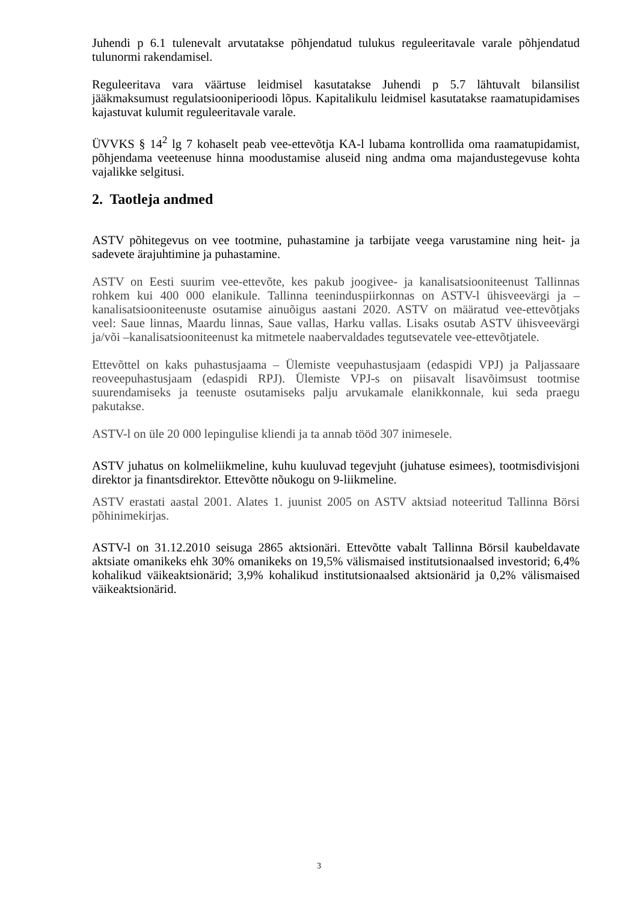Juhendi p 6.1 tulenevalt arvutatakse põhjendatud tulukus reguleeritavale varale põhjendatud tulunormi rakendamisel.
Reguleeritava vara väärtuse leidmisel kasutatakse Juhendi p 5.7 lähtuvalt bilansilist jääkmaksumust regulatsiooniperioodi lõpus. Kapitalikulu leidmisel kasutatakse raamatupidamises kajastuvat kulumit reguleeritavale varale.
ÜVVKS § 14<sup>2</sup> lg 7 kohaselt peab vee-ettevõtja KA-l lubama kontrollida oma raamatupidamist, põhjendama veeteenuse hinna moodustamise aluseid ning andma oma majandustegevuse kohta vajalikke selgitusi.
2. Taotleja andmed
ASTV põhitegevus on vee tootmine, puhastamine ja tarbijate veega varustamine ning heit- ja sadevete ärajuhtimine ja puhastamine.
ASTV on Eesti suurim vee-ettevõte, kes pakub joogivee- ja kanalisatsiooniteenust Tallinnas rohkem kui 400 000 elanikule. Tallinna teeninduspiirkonnas on ASTV-l ühisveevärgi ja –kanalisatsiooniteenuste osutamise ainuõigus aastani 2020. ASTV on määratud vee-ettevõtjaks veel: Saue linnas, Maardu linnas, Saue vallas, Harku vallas. Lisaks osutab ASTV ühisveevärgi ja/või –kanalisatsiooniteenust ka mitmetele naabervaldades tegutsevatele vee-ettevõtjatele.
Ettevõttel on kaks puhastusjaama – Ülemiste veepuhastusjaam (edaspidi VPJ) ja Paljassaare reoveepuhastusjaam (edaspidi RPJ). Ülemiste VPJ-s on piisavalt lisavõimsust tootmise suurendamiseks ja teenuste osutamiseks palju arvukamale elanikkonnale, kui seda praegu pakutakse.
ASTV-l on üle 20 000 lepingulise kliendi ja ta annab tööd 307 inimesele.
ASTV juhatus on kolmeliikmeline, kuhu kuuluvad tegevjuht (juhatuse esimees), tootmisdivisjoni direktor ja finantsdirektor. Ettevõtte nõukogu on 9-liikmeline.
ASTV erastati aastal 2001. Alates 1. juunist 2005 on ASTV aktsiad noteeritud Tallinna Börsi põhinimekirjas.
ASTV-l on 31.12.2010 seisuga 2865 aktsionäri. Ettevõtte vabalt Tallinna Börsil kaubeldavate aktsiate omanikeks ehk 30% omanikeks on 19,5% välismaised institutsionaalsed investorid; 6,4% kohalikud väikeaktsionärid; 3,9% kohalikud institutsionaalsed aktsionärid ja 0,2% välismaised väikeaktsionärid.
3